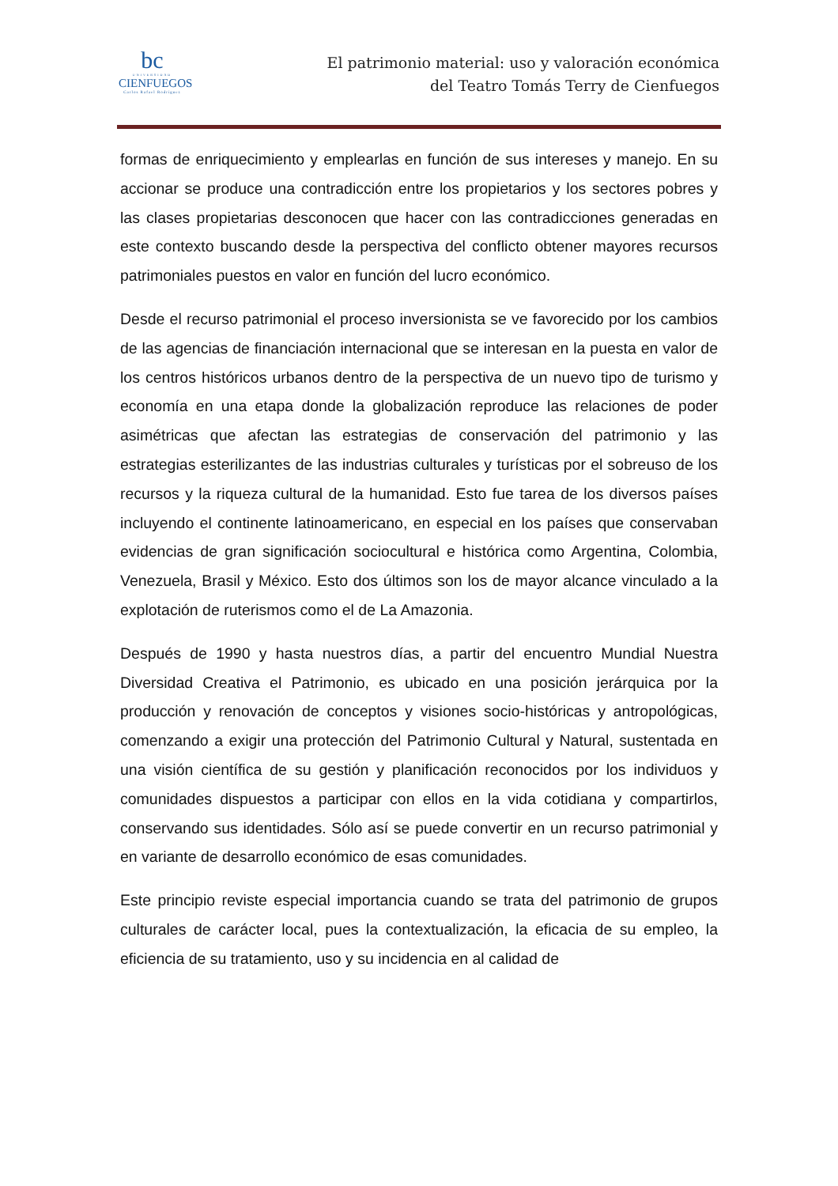bc
UNIVERSIDAD
CIENFUEGOS
Carlos Rafael Rodríguez
El patrimonio material: uso y valoración económica
del Teatro Tomás Terry de Cienfuegos
formas de enriquecimiento y emplearlas en función de sus intereses y manejo. En su accionar se produce una contradicción entre los propietarios y los sectores pobres y las clases propietarias desconocen que hacer con las contradicciones generadas en este contexto buscando desde la perspectiva del conflicto obtener mayores recursos patrimoniales puestos en valor en función del lucro económico.
Desde el recurso patrimonial el proceso inversionista se ve favorecido por los cambios de las agencias de financiación internacional que se interesan en la puesta en valor de los centros históricos urbanos dentro de la perspectiva de un nuevo tipo de turismo y economía en una etapa donde la globalización reproduce las relaciones de poder asimétricas que afectan las estrategias de conservación del patrimonio y las estrategias esterilizantes de las industrias culturales y turísticas por el sobreuso de los recursos y la riqueza cultural de la humanidad. Esto fue tarea de los diversos países incluyendo el continente latinoamericano, en especial en los países que conservaban evidencias de gran significación sociocultural e histórica como Argentina, Colombia, Venezuela, Brasil y México. Esto dos últimos son los de mayor alcance vinculado a la explotación de ruterismos como el de La Amazonia.
Después de 1990 y hasta nuestros días, a partir del encuentro Mundial Nuestra Diversidad Creativa el Patrimonio, es ubicado en una posición jerárquica por la producción y renovación de conceptos y visiones socio-históricas y antropológicas, comenzando a exigir una protección del Patrimonio Cultural y Natural, sustentada en una visión científica de su gestión y planificación reconocidos por los individuos y comunidades dispuestos a participar con ellos en la vida cotidiana y compartirlos, conservando sus identidades. Sólo así se puede convertir en un recurso patrimonial y en variante de desarrollo económico de esas comunidades.
Este principio reviste especial importancia cuando se trata del patrimonio de grupos culturales de carácter local, pues la contextualización, la eficacia de su empleo, la eficiencia de su tratamiento, uso y su incidencia en al calidad de